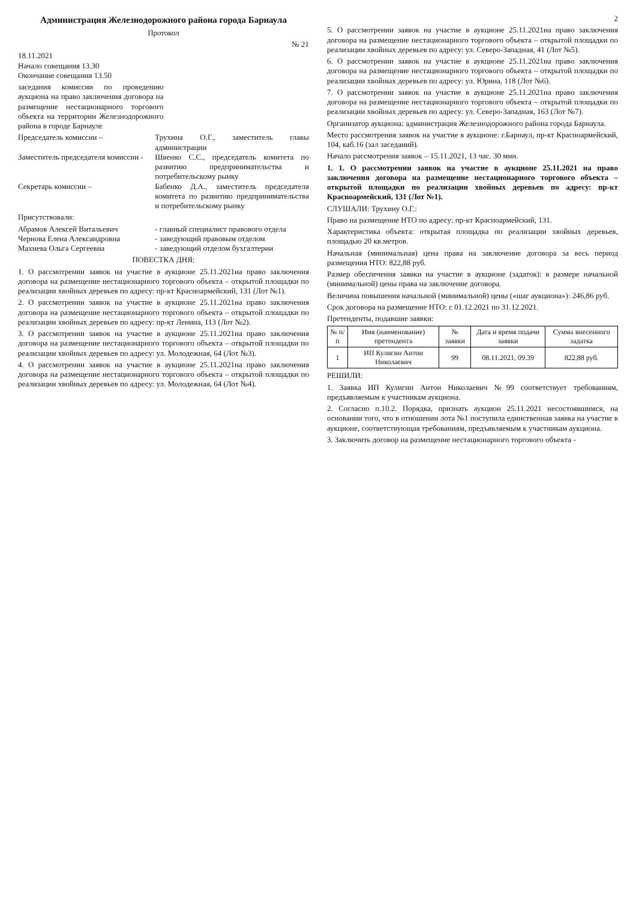Администрация Железнодорожного района города Барнаула
Протокол
№ 21
18.11.2021
Начало совещания 13.30
Окончание совещания 13.50
заседания комиссии по проведению аукциона на право заключения договора на размещение нестационарного торгового объекта на территории Железнодорожного района в городе Барнауле
Председатель комиссии – Трухина О.Г., заместитель главы администрации
Заместитель председателя комиссии -
Швенко С.С., председатель комитета по развитию предпринимательства и потребительскому рынку
Секретарь комиссии – Бабенко Д.А., заместитель председателя комитета по развитию предпринимательства и потребительскому рынку
Присутствовали:
Абрамов Алексей Витальевич - главный специалист правового отдела
Чернова Елена Александровна - заведующий правовым отделом
Махнева Ольга Сергеевна - заведующий отделом бухгалтерии
ПОВЕСТКА ДНЯ:
1. О рассмотрении заявок на участие в аукционе 25.11.2021на право заключения договора на размещение нестационарного торгового объекта – открытой площадки по реализации хвойных деревьев по адресу: пр-кт Красноармейский, 131 (Лот №1).
2. О рассмотрении заявок на участие в аукционе 25.11.2021на право заключения договора на размещение нестационарного торгового объекта – открытой площадки по реализации хвойных деревьев по адресу: пр-кт Ленина, 113 (Лот №2).
3. О рассмотрении заявок на участие в аукционе 25.11.2021на право заключения договора на размещение нестационарного торгового объекта – открытой площадки по реализации хвойных деревьев по адресу: ул. Молодежная, 64 (Лот №3).
4. О рассмотрении заявок на участие в аукционе 25.11.2021на право заключения договора на размещение нестационарного торгового объекта – открытой площадки по реализации хвойных деревьев по адресу: ул. Молодежная, 64 (Лот №4).
2
5. О рассмотрении заявок на участие в аукционе 25.11.2021на право заключения договора на размещение нестационарного торгового объекта – открытой площадки по реализации хвойных деревьев по адресу: ул. Северо-Западная, 41 (Лот №5).
6. О рассмотрении заявок на участие в аукционе 25.11.2021на право заключения договора на размещение нестационарного торгового объекта – открытой площадки по реализации хвойных деревьев по адресу: ул. Юрина, 118 (Лот №6).
7. О рассмотрении заявок на участие в аукционе 25.11.2021на право заключения договора на размещение нестационарного торгового объекта – открытой площадки по реализации хвойных деревьев по адресу: ул. Северо-Западная, 163 (Лот №7).
Организатор аукциона: администрация Железнодорожного района города Барнаула.
Место рассмотрения заявок на участие в аукционе: г.Барнаул, пр-кт Красноармейский, 104, каб.16 (зал заседаний).
Начало рассмотрения заявок – 15.11.2021, 13 час. 30 мин.
1. 1. О рассмотрении заявок на участие в аукционе 25.11.2021 на право заключения договора на размещение нестационарного торгового объекта – открытой площадки по реализации хвойных деревьев по адресу: пр-кт Красноармейский, 131 (Лот №1).
СЛУШАЛИ: Трухину О.Г.:
Право на размещение НТО по адресу: пр-кт Красноармейский, 131.
Характеристика объекта: открытая площадка по реализации хвойных деревьев, площадью 20 кв.метров.
Начальная (минимальная) цена права на заключение договора за весь период размещения НТО: 822,88 руб.
Размер обеспечения заявки на участие в аукционе (задаток): в размере начальной (минимальной) цены права на заключение договора.
Величина повышения начальной (минимальной) цены («шаг аукциона»): 246,86 руб.
Срок договора на размещение НТО: с 01.12.2021 по 31.12.2021.
Претенденты, подавшие заявки:
| № п/п | Имя (наименование) претендента | № заявки | Дата и время подачи заявки | Сумма внесенного задатка |
| --- | --- | --- | --- | --- |
| 1 | ИП Кулигин Антон Николаевич | 99 | 08.11.2021, 09.39 | 822,88 руб. |
РЕШИЛИ:
1. Заявка ИП Кулигин Антон Николаевич №99 соответствует требованиям, предъявляемым к участникам аукциона.
2. Согласно п.10.2. Порядка, признать аукцион 25.11.2021 несостоявшимся, на основании того, что в отношении лота №1 поступила единственная заявка на участие в аукционе, соответствующая требованиям, предъявляемым к участникам аукциона.
3. Заключить договор на размещение нестационарного торгового объекта -